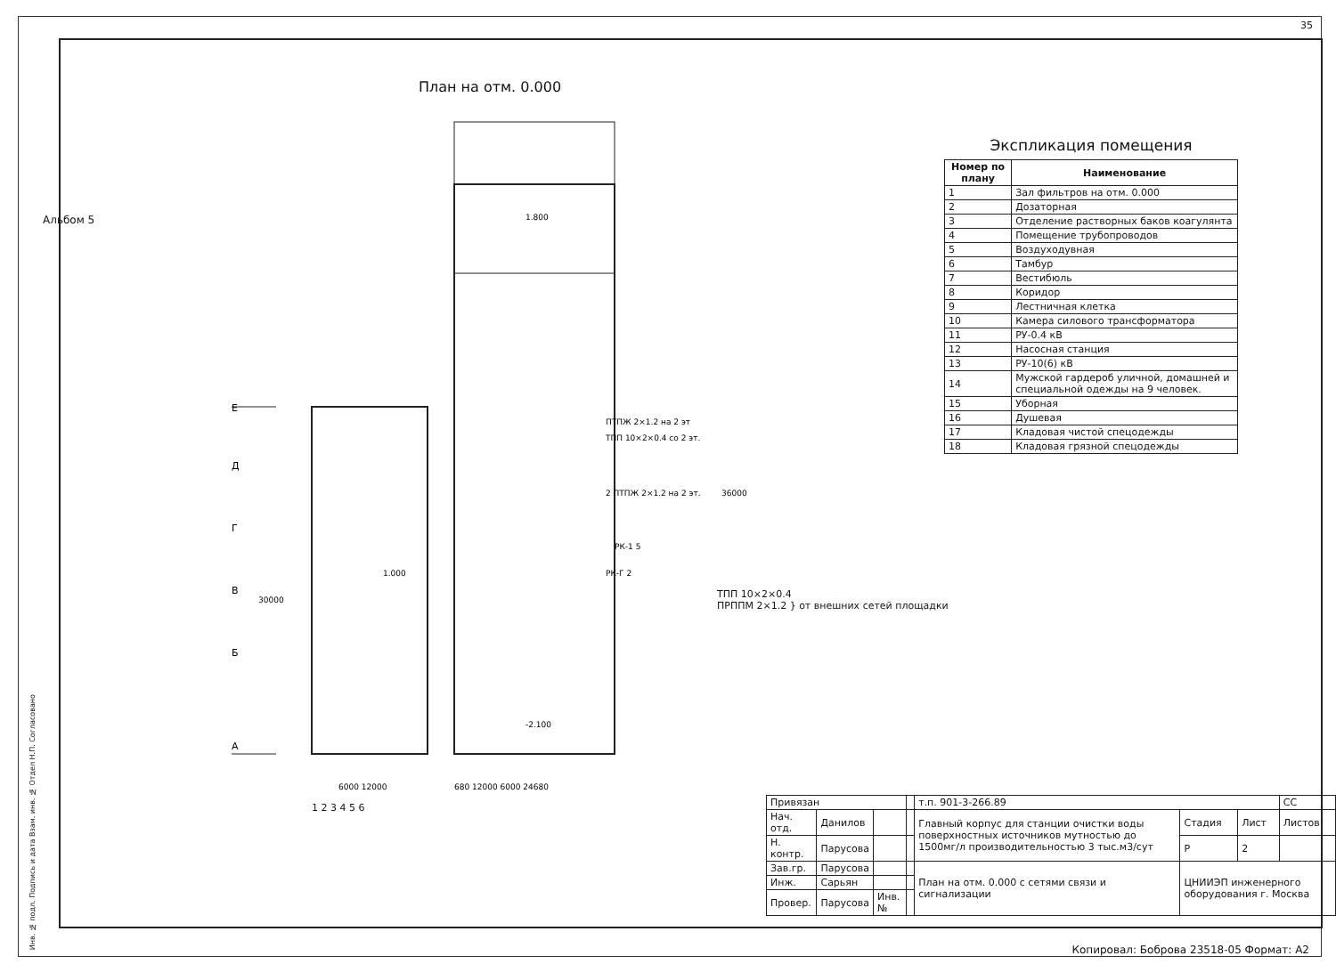35
Альбом 5
План на отм. 0.000
1.800
1.000
-2.100
ПТПЖ 2×1.2 на 2 эт
ТПП 10×2×0.4 со 2 эт.
2 ПТПЖ 2×1.2 на 2 эт.
РК-1 5
РК-Г 2
36000
30000
6000 12000
680 12000 6000 24680
Е
Д
Г
В
Б
А
ТПП 10×2×0.4
ПРППМ 2×1.2 } от внешних сетей площадки
1 2 3 4 5 6
Экспликация помещения
| Номер по плану | Наименование |
| --- | --- |
| 1 | Зал фильтров на отм. 0.000 |
| 2 | Дозаторная |
| 3 | Отделение растворных баков коагулянта |
| 4 | Помещение трубопроводов |
| 5 | Воздуходувная |
| 6 | Тамбур |
| 7 | Вестибюль |
| 8 | Коридор |
| 9 | Лестничная клетка |
| 10 | Камера силового трансформатора |
| 11 | РУ-0.4 кВ |
| 12 | Насосная станция |
| 13 | РУ-10(6) кВ |
| 14 | Мужской гардероб уличной, домашней и специальной одежды на 9 человек. |
| 15 | Уборная |
| 16 | Душевая |
| 17 | Кладовая чистой спецодежды |
| 18 | Кладовая грязной спецодежды |
| Привязан | | | | т.п. 901-3-266.89 | | | СС |
| Нач. отд. | Данилов | | | Главный корпус для станции очистки воды поверхностных источников мутностью до 1500мг/л производительностью 3 тыс.м3/сут | Стадия | Лист | Листов |
| Н. контр. | Парусова | | | | Р | 2 | |
| Зав.гр. | Парусова | | | План на отм. 0.000 с сетями связи и сигнализации | ЦНИИЭП инженерного оборудования г. Москва | | |
| Инж. | Сарьян | | | | | | |
| Провер. | Парусова | Инв.№ | | | | | |
Инв. № подл. Подпись и дата Взам. инв. № Отдел Н.П. Согласовано
Копировал: Боброва 23518-05 Формат: А2